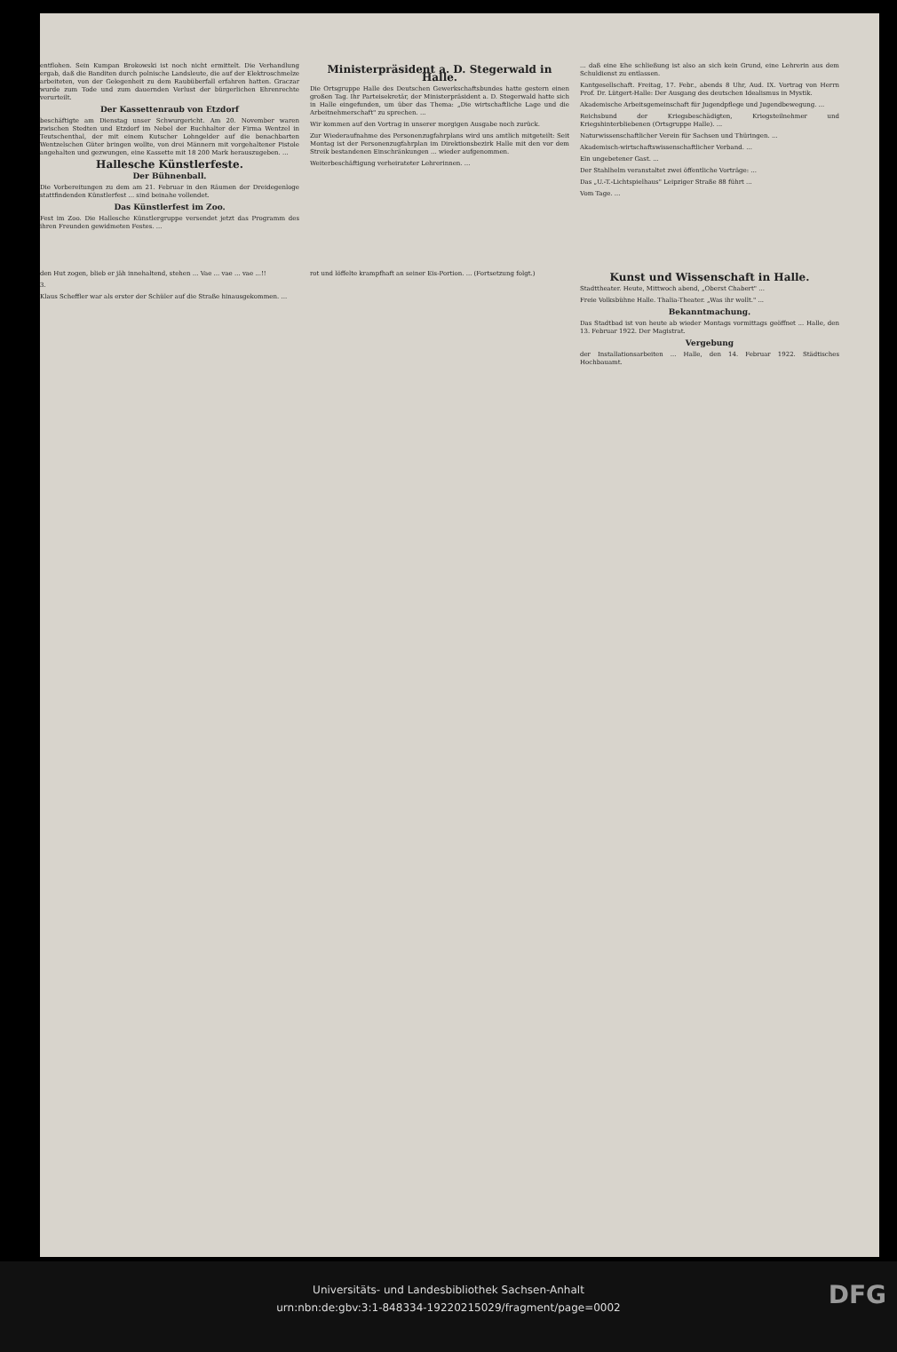entflohen. Sein Kumpan Brokowski ist noch nicht ermittelt. Die Verhandlung ergab, daß die Banditen durch polnische Landsleute, die auf der Elektroschmelze arbeiteten, von der Gelegenheit zu dem Raubüberfall erfahren hatten. Graczar wurde zum Tode und zum dauernden Verlust der bürgerlichen Ehrenrechte verurteilt.
Der Kassettenraub von Etzdorf
beschäftigte am Dienstag unser Schwurgericht. Am 20. November waren zwischen Stedten und Etzdorf im Nebel der Buchhalter der Firma Wentzel in Teutschenthal, der mit einem Kutscher Lohngelder auf die benachbarten Wentzelschen Güter bringen wollte, von drei Männern mit vorgehaltener Pistole angehalten und gezwungen, eine Kassette mit 18 200 Mark herauszugeben. ...
Hallesche Künstlerfeste.
Der Bühnenball.
Die Vorbereitungen zu dem am 21. Februar in den Räumen der Dreidegenloge stattfindenden Künstlerfest ... sind beinahe vollendet.
Das Künstlerfest im Zoo.
Fest im Zoo. Die Hallesche Künstlergruppe versendet jetzt das Programm des ihren Freunden gewidmeten Festes. ...
Ministerpräsident a. D. Stegerwald in Halle.
Die Ortsgruppe Halle des Deutschen Gewerkschaftsbundes hatte gestern einen großen Tag. Ihr Parteisekretär, der Ministerpräsident a. D. Stegerwald hatte sich in Halle eingefunden, um über das Thema: „Die wirtschaftliche Lage und die Arbeitnehmerschaft" zu sprechen. ...
Wir kommen auf den Vortrag in unserer morgigen Ausgabe noch zurück.
Zur Wiederaufnahme des Personenzugfahrplans wird uns amtlich mitgeteilt: Seit Montag ist der Personenzugfahrplan im Direktionsbezirk Halle mit den vor dem Streik bestandenen Einschränkungen ... wieder aufgenommen.
Weiterbeschäftigung verheirateter Lehrerinnen. ...
... daß eine Ehe schließung ist also an sich kein Grund, eine Lehrerin aus dem Schuldienst zu entlassen.
Kantgesellschaft. Freitag, 17. Febr., abends 8 Uhr, Aud. IX. Vortrag von Herrn Prof. Dr. Lütgert-Halle: Der Ausgang des deutschen Idealismus in Mystik.
Akademische Arbeitsgemeinschaft für Jugendpflege und Jugendbewegung. ...
Reichsbund der Kriegsbeschädigten, Kriegsteilnehmer und Kriegshinterbliebenen (Ortsgruppe Halle). ...
Naturwissenschaftlicher Verein für Sachsen und Thüringen. ...
Akademisch-wirtschaftswissenschaftlicher Verband. ...
Ein ungebetener Gast. ...
Der Stahlhelm veranstaltet zwei öffentliche Vorträge: ...
Das „U.-T.-Lichtspielhaus" Leipziger Straße 88 führt ...
Vom Tage. ...
den Hut zogen, blieb er jäh innehaltend, stehen ... Vae ... vae ... vae ...!!
3.
Klaus Scheffler war als erster der Schüler auf die Straße hinausgekommen. ...
rot und löffelte krampfhaft an seiner Eis-Portion. ... (Fortsetzung folgt.)
Kunst und Wissenschaft in Halle.
Stadttheater. Heute, Mittwoch abend, „Oberst Chabert" ...
Freie Volksbühne Halle. Thalia-Theater. „Was ihr wollt." ...
Bekanntmachung.
Das Stadtbad ist von heute ab wieder Montags vormittags geöffnet ... Halle, den 13. Februar 1922. Der Magistrat.
Vergebung
der Installationsarbeiten ... Halle, den 14. Februar 1922. Städtisches Hochbauamt.
Universitäts- und Landesbibliothek Sachsen-Anhalt
urn:nbn:de:gbv:3:1-848334-19220215029/fragment/page=0002
DFG